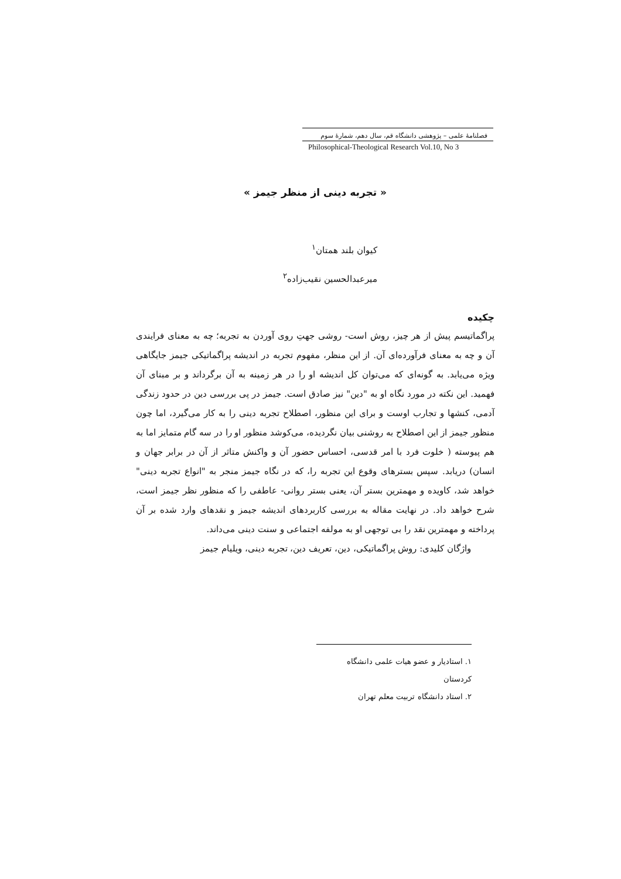فصلنامهٔ علمی – پژوهشی دانشگاه قم، سال دهم، شمارهٔ سوم
Philosophical-Theological Research Vol.10, No 3
« تجربه دینی از منظر جیمز »
کیوان بلند همتان<sup>۱</sup>
میرعبدالحسین نقیب‌زاده<sup>۲</sup>
چکیده
پراگماتیسم پیش از هر چیز، روش است- روشی جهتِ روی آوردن به تجربه؛ چه به معنای فرایندی آن و چه به معنای فرآورده‌ای آن. از این منظر، مفهوم تجربه در اندیشه پراگماتیکی جیمز جایگاهی ویژه می‌یابد. به گونه‌ای که می‌توان کل اندیشه او را در هر زمینه به آن برگرداند و بر مبنای آن فهمید. این نکته در مورد نگاه او به "دین" نیز صادق است. جیمز در پی بررسی دین در حدود زندگی آدمی، کنشها و تجارب اوست و برای این منظور، اصطلاح تجربه دینی را به کار می‌گیرد، اما چون منظور جیمز از این اصطلاح به روشنی بیان نگردیده، می‌کوشد منظور او را در سه گام متمایز اما به هم پیوسته ( خلوت فرد با امر قدسی، احساس حضور آن و واکنش متاثر از آن در برابر جهان و انسان) دریابد. سپس بسترهای وقوع این تجربه را، که در نگاه جیمز منجر به "انواع تجربه دینی" خواهد شد، کاویده و مهمترین بستر آن، یعنی بستر روانی- عاطفی را که منظور نظر جیمز است، شرح خواهد داد. در نهایت مقاله به بررسی کاربردهای اندیشه جیمز و نقدهای وارد شده بر آن پرداخته و مهمترین نقد را بی توجهی او به مولفه اجتماعی و سنت دینی می‌داند.
واژگان کلیدی: روش پراگماتیکی، دین، تعریف دین، تجربه دینی، ویلیام جیمز
۱. استادیار و عضو هیات علمی دانشگاه کردستان
۲. استاد دانشگاه تربیت معلم تهران